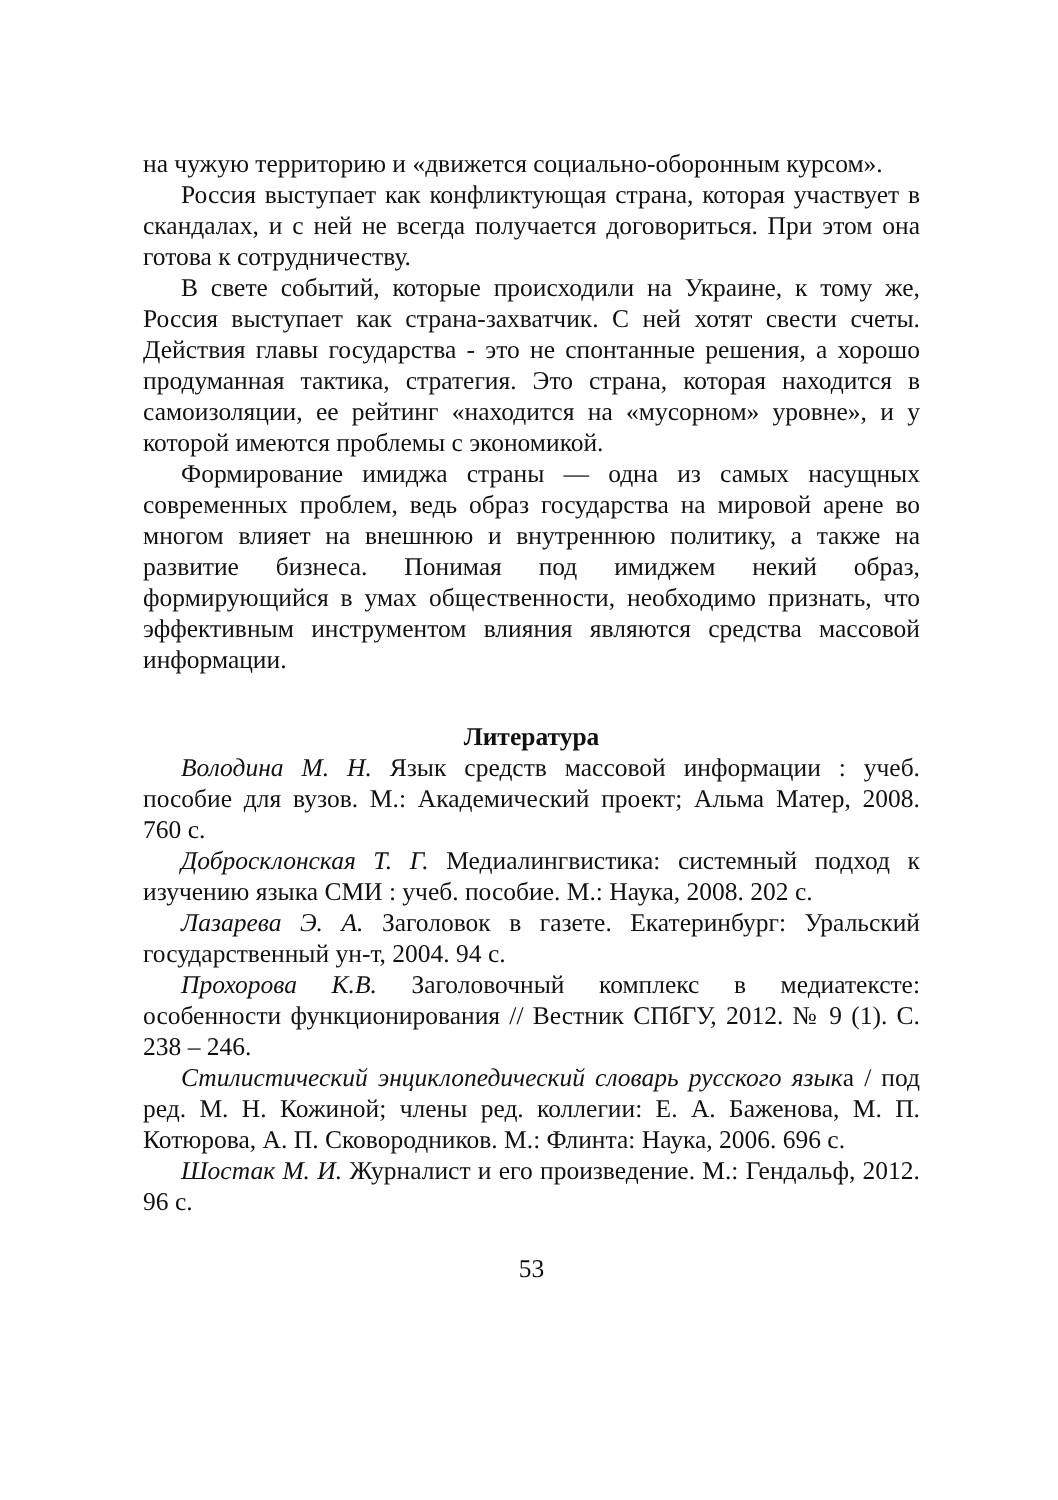на чужую территорию и «движется социально-оборонным курсом».
Россия выступает как конфликтующая страна, которая участвует в скандалах, и с ней не всегда получается договориться. При этом она готова к сотрудничеству.
В свете событий, которые происходили на Украине, к тому же, Россия выступает как страна-захватчик. С ней хотят свести счеты. Действия главы государства - это не спонтанные решения, а хорошо продуманная тактика, стратегия. Это страна, которая находится в самоизоляции, ее рейтинг «находится на «мусорном» уровне», и у которой имеются проблемы с экономикой.
Формирование имиджа страны — одна из самых насущных современных проблем, ведь образ государства на мировой арене во многом влияет на внешнюю и внутреннюю политику, а также на развитие бизнеса. Понимая под имиджем некий образ, формирующийся в умах общественности, необходимо признать, что эффективным инструментом влияния являются средства массовой информации.
Литература
Володина М. Н. Язык средств массовой информации : учеб. пособие для вузов. М.: Академический проект; Альма Матер, 2008. 760 с.
Добросклонская Т. Г. Медиалингвистика: системный подход к изучению языка СМИ : учеб. пособие. М.: Наука, 2008. 202 с.
Лазарева Э. А. Заголовок в газете. Екатеринбург: Уральский государственный ун-т, 2004. 94 с.
Прохорова К.В. Заголовочный комплекс в медиатексте: особенности функционирования // Вестник СПбГУ, 2012. № 9 (1). С. 238 – 246.
Стилистический энциклопедический словарь русского языка / под ред. М. Н. Кожиной; члены ред. коллегии: Е. А. Баженова, М. П. Котюрова, А. П. Сковородников. М.: Флинта: Наука, 2006. 696 с.
Шостак М. И. Журналист и его произведение. М.: Гендальф, 2012. 96 с.
53